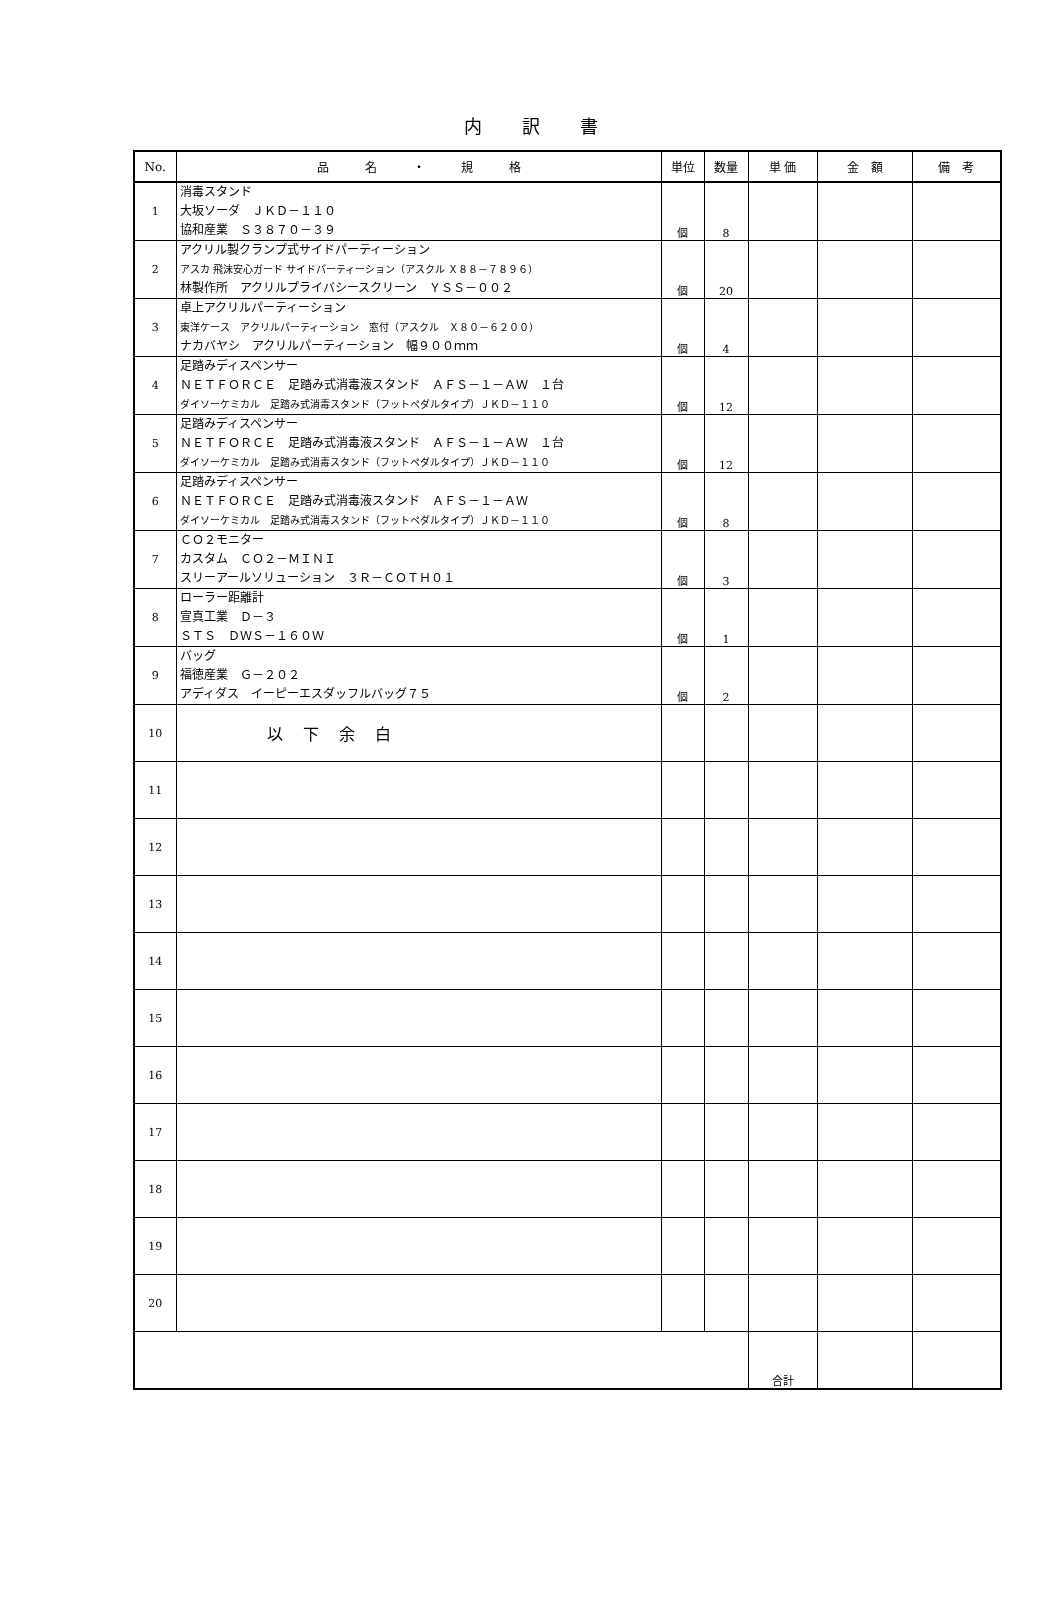内訳書
| No. | 品 名 ・ 規 格 | 単位 | 数量 | 単 価 | 金 額 | 備 考 |
| --- | --- | --- | --- | --- | --- | --- |
| 1 | 消毒スタンド 大坂ソーダ ＪＫＤ－１１０ 協和産業 Ｓ３８７０－３９ | 個 | 8 | | | |
| 2 | アクリル製クランプ式サイドパーティーション アスカ 飛沫安心ガード サイドパーティーション（アスクル Ｘ８８－７８９６） 林製作所 アクリルプライバシースクリーン ＹＳＳ－００２ | 個 | 20 | | | |
| 3 | 卓上アクリルパーティーション 東洋ケース アクリルパーティーション 窓付（アスクル Ｘ８０－６２００） ナカバヤシ アクリルパーティーション 幅９００ｍｍ | 個 | 4 | | | |
| 4 | 足踏みディスペンサー ＮＥＴＦＯＲＣＥ 足踏み式消毒液スタンド ＡＦＳ－１－ＡＷ １台 ダイソーケミカル 足踏み式消毒スタンド（フットペダルタイプ）ＪＫＤ－１１０ | 個 | 12 | | | |
| 5 | 足踏みディスペンサー ＮＥＴＦＯＲＣＥ 足踏み式消毒液スタンド ＡＦＳ－１－ＡＷ １台 ダイソーケミカル 足踏み式消毒スタンド（フットペダルタイプ）ＪＫＤ－１１０ | 個 | 12 | | | |
| 6 | 足踏みディスペンサー ＮＥＴＦＯＲＣＥ 足踏み式消毒液スタンド ＡＦＳ－１－ＡＷ ダイソーケミカル 足踏み式消毒スタンド（フットペダルタイプ）ＪＫＤ－１１０ | 個 | 8 | | | |
| 7 | ＣＯ２モニター カスタム ＣＯ２－ＭＩＮＩ スリーアールソリューション ３Ｒ－ＣＯＴＨ０１ | 個 | 3 | | | |
| 8 | ローラー距離計 宣真工業 Ｄ－３ ＳＴＳ ＤＷＳ－１６０Ｗ | 個 | 1 | | | |
| 9 | バッグ 福徳産業 Ｇ－２０２ アディダス イーピーエスダッフルバッグ７５ | 個 | 2 | | | |
| 10 | 以下余白 | | | | | |
| 11 | | | | | | |
| 12 | | | | | | |
| 13 | | | | | | |
| 14 | | | | | | |
| 15 | | | | | | |
| 16 | | | | | | |
| 17 | | | | | | |
| 18 | | | | | | |
| 19 | | | | | | |
| 20 | | | | | | |
| | | | | 合計 | | |